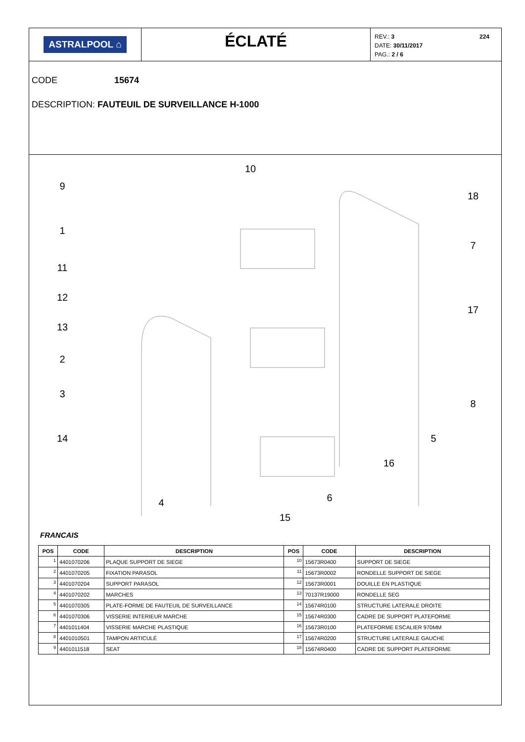ASTRALPOOL ⌂
ÉCLATÉ
224 REV.: 3
DATE: 30/11/2017
PAG.: 2 / 6
CODE 15674
DESCRIPTION: FAUTEUIL DE SURVEILLANCE H-1000
9
10
1
11
12
13
2
3
14
4
15
6
16
5
8
17
7
18
FRANCAIS
| POS | CODE | DESCRIPTION | POS | CODE | DESCRIPTION |
| --- | --- | --- | --- | --- | --- |
| 1 | 4401070206 | PLAQUE SUPPORT DE SIEGE | 10 | 15673R0400 | SUPPORT DE SIEGE |
| 2 | 4401070205 | FIXATION PARASOL | 11 | 15673R0002 | RONDELLE SUPPORT DE SIEGE |
| 3 | 4401070204 | SUPPORT PARASOL | 12 | 15673R0001 | DOUILLE EN PLASTIQUE |
| 4 | 4401070202 | MARCHES | 13 | 70137R19000 | RONDELLE SEG |
| 5 | 4401070305 | PLATE-FORME DE FAUTEUIL DE SURVEILLANCE | 14 | 15674R0100 | STRUCTURE LATERALE DROITE |
| 6 | 4401070306 | VISSERIE INTERIEUR MARCHE | 15 | 15674R0300 | CADRE DE SUPPORT PLATEFORME |
| 7 | 4401011404 | VISSERIE MARCHE PLASTIQUE | 16 | 15673R0100 | PLATEFORME ESCALIER 970MM |
| 8 | 4401010501 | TAMPON ARTICULÉ | 17 | 15674R0200 | STRUCTURE LATERALE GAUCHE |
| 9 | 4401011518 | SEAT | 18 | 15674R0400 | CADRE DE SUPPORT PLATEFORME |